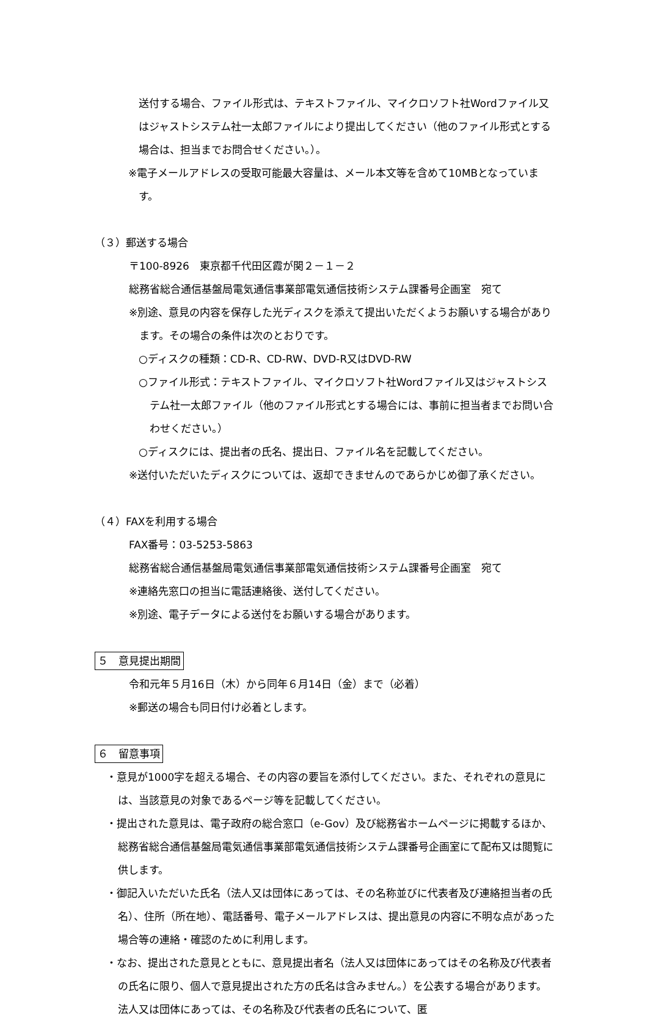送付する場合、ファイル形式は、テキストファイル、マイクロソフト社Wordファイル又はジャストシステム社一太郎ファイルにより提出してください（他のファイル形式とする場合は、担当までお問合せください。）。
※電子メールアドレスの受取可能最大容量は、メール本文等を含めて10MBとなっています。
（３）郵送する場合
〒100-8926　東京都千代田区霞が関２－１－２
総務省総合通信基盤局電気通信事業部電気通信技術システム課番号企画室　宛て
※別途、意見の内容を保存した光ディスクを添えて提出いただくようお願いする場合があります。その場合の条件は次のとおりです。
○ディスクの種類：CD‐R、CD‐RW、DVD-R又はDVD-RW
○ファイル形式：テキストファイル、マイクロソフト社Wordファイル又はジャストシステム社一太郎ファイル（他のファイル形式とする場合には、事前に担当者までお問い合わせください。）
○ディスクには、提出者の氏名、提出日、ファイル名を記載してください。
※送付いただいたディスクについては、返却できませんのであらかじめ御了承ください。
（４）FAXを利用する場合
FAX番号：03-5253-5863
総務省総合通信基盤局電気通信事業部電気通信技術システム課番号企画室　宛て
※連絡先窓口の担当に電話連絡後、送付してください。
※別途、電子データによる送付をお願いする場合があります。
５　意見提出期間
令和元年５月16日（木）から同年６月14日（金）まで（必着）
※郵送の場合も同日付け必着とします。
６　留意事項
・意見が1000字を超える場合、その内容の要旨を添付してください。また、それぞれの意見には、当該意見の対象であるページ等を記載してください。
・提出された意見は、電子政府の総合窓口（e-Gov）及び総務省ホームページに掲載するほか、総務省総合通信基盤局電気通信事業部電気通信技術システム課番号企画室にて配布又は閲覧に供します。
・御記入いただいた氏名（法人又は団体にあっては、その名称並びに代表者及び連絡担当者の氏名）、住所（所在地）、電話番号、電子メールアドレスは、提出意見の内容に不明な点があった場合等の連絡・確認のために利用します。
・なお、提出された意見とともに、意見提出者名（法人又は団体にあってはその名称及び代表者の氏名に限り、個人で意見提出された方の氏名は含みません。）を公表する場合があります。法人又は団体にあっては、その名称及び代表者の氏名について、匿